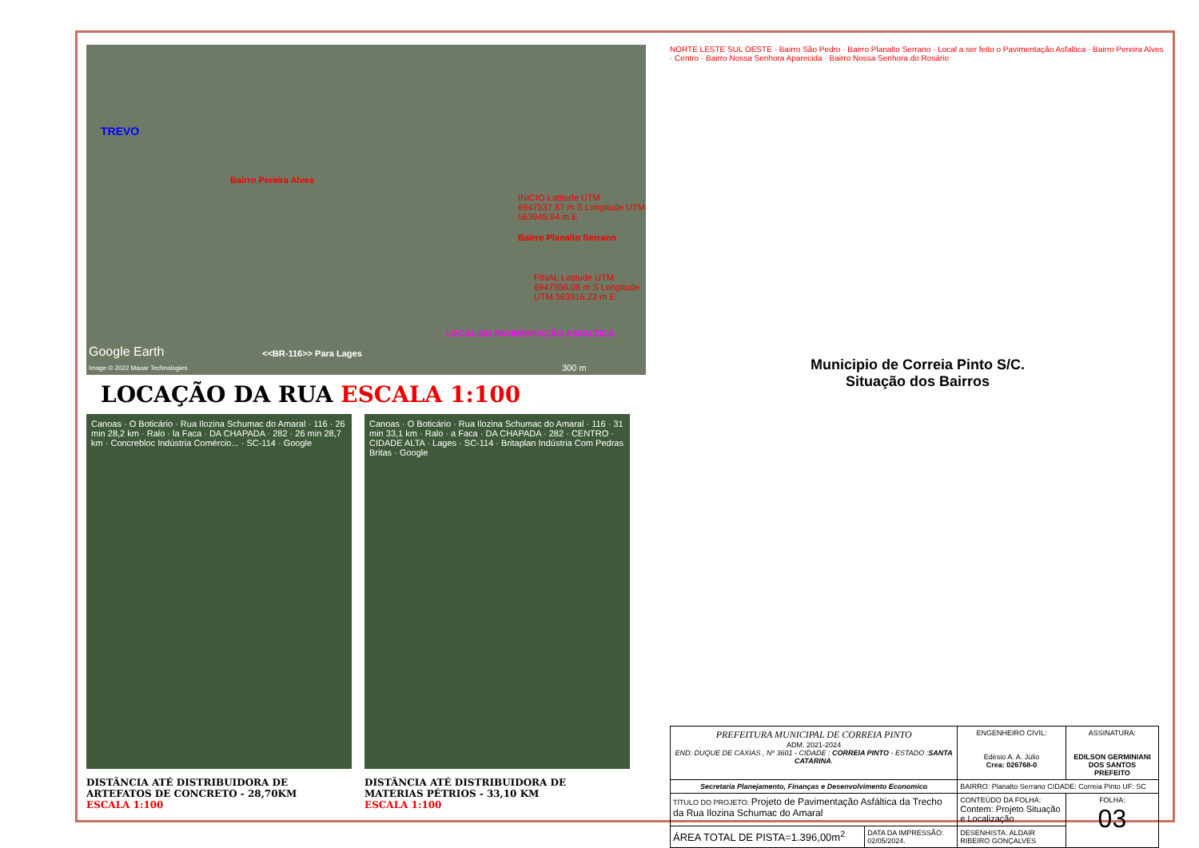TREVO
Bairro Pereira Alves
INICIO Latitude UTM 6947537.87 m S Longitude UTM 563945.94 m E
Bairro Planalto Serrano
FINAL Latitude UTM 6947356.08 m S Longitude UTM 563916.23 m E
LOCAL DO PAVIMENTAÇÃO ASFALTICA
<<BR-116>> Para Lages Google Earth
Image © 2022 Maxar Technologies 300 m
LOCAÇÃO DA RUA ESCALA 1:100
Canoas · O Boticário · Rua Ilozina Schumac do Amaral · 116 · 26 min 28,2 km · Ralo · la Faca · DA CHAPADA · 282 · 26 min 28,7 km · Concrebloc Indústria Comércio... · SC-114 · Google
DISTÂNCIA ATÉ DISTRIBUIDORA DE
ARTEFATOS DE CONCRETO - 28,70KM
ESCALA 1:100
Canoas · O Boticário · Rua Ilozina Schumac do Amaral · 116 · 31 min 33,1 km · Ralo · a Faca · DA CHAPADA · 282 · CENTRO · CIDADE ALTA · Lages · SC-114 · Britaplan Indústria Com Pedras Britas · Google
DISTÂNCIA ATÉ DISTRIBUIDORA DE
MATERIAS PÉTRIOS - 33,10 KM
ESCALA 1:100
NORTE LESTE SUL OESTE · Bairro São Pedro · Bairro Planalto Serrano · Local a ser feito o Pavimentação Asfaltica · Bairro Pereira Alves · Centro · Bairro Nossa Senhora Aparecida · Bairro Nossa Senhora do Rosário
Municipio de Correia Pinto S/C.
Situação dos Bairros
| PREFEITURA MUNICIPAL DE CORREIA PINTO ADM. 2021-2024 END: DUQUE DE CAXIAS , Nº 3601 - CIDADE : CORREIA PINTO - ESTADO : SANTA CATARINA . | | ENGENHEIRO CIVIL: Edésio A. A. Júlio Crea: 026768-0 | ASSINATURA: EDILSON GERMINIANI DOS SANTOS PREFEITO |
| Secretaria Planejamento, Finanças e Desenvolvimento Economico | | BAIRRO: Planalto Serrano CIDADE: Correia Pinto UF: SC | |
| TÍTULO DO PROJETO: Projeto de Pavimentação Asfáltica da Trecho da Rua Ilozina Schumac do Amaral | | CONTEÚDO DA FOLHA: Contem: Projeto Situação e Localização | FOLHA: 03 |
| ÁREA TOTAL DE PISTA=1.396,00m<sup>2</sup> | DATA DA IMPRESSÃO: 02/05/2024. | DESENHISTA: ALDAIR RIBEIRO GONÇALVES | |